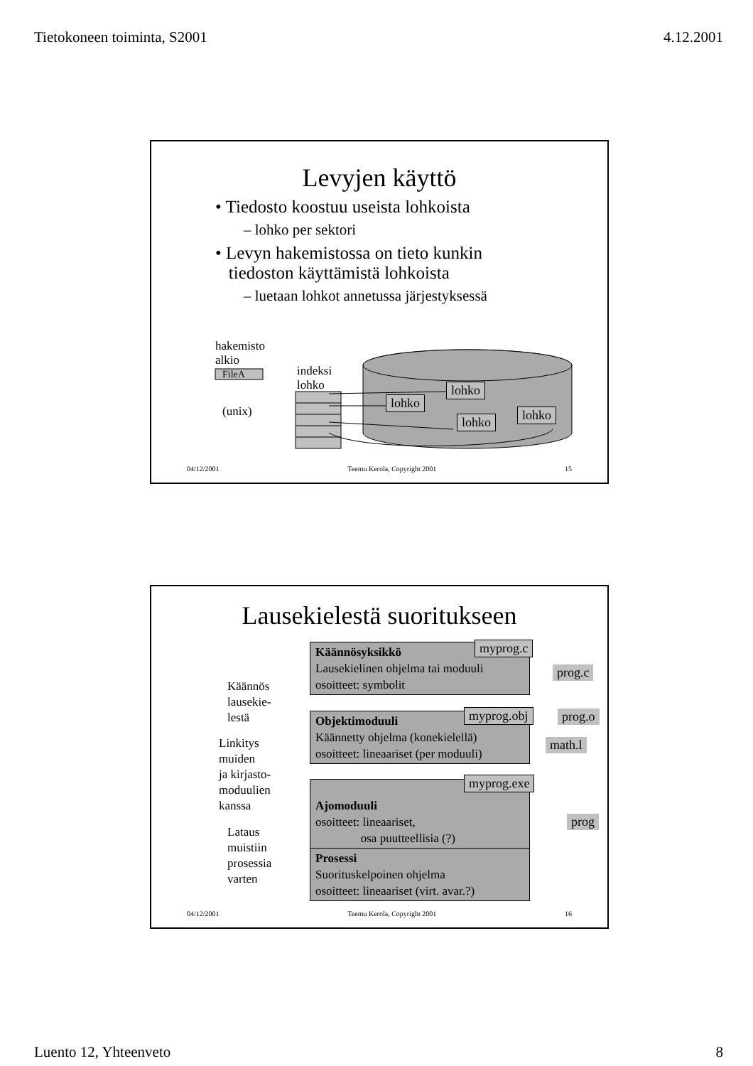Tietokoneen toiminta, S2001 4.12.2001
Levyjen käyttö
• Tiedosto koostuu useista lohkoista
– lohko per sektori
• Levyn hakemistossa on tieto kunkin
tiedoston käyttämistä lohkoista
– luetaan lohkot annetussa järjestyksessä
hakemisto
alkio
FileA
indeksi
lohko
(unix)
lohko
lohko
lohko lohko
04/12/2001 Teemu Kerola, Copyright 2001 15
Lausekielestä suoritukseen
Käännösyksikkö
Lausekielinen ohjelma tai moduuli
osoitteet: symbolit
Objektimoduuli
Käännetty ohjelma (konekielellä)
osoitteet: lineaariset (per moduuli)
Ajomoduuli
osoitteet: lineaariset,
osa puutteellisia (?)
Prosessi
Suorituskelpoinen ohjelma
osoitteet: lineaariset (virt. avar.?)
myprog.c
myprog.obj
myprog.exe
prog.c
prog.o
math.l
prog
Käännös
lausekie-
lestä
Linkitys
muiden
ja kirjasto-
moduulien
kanssa
Lataus
muistiin
prosessia
varten
04/12/2001 Teemu Kerola, Copyright 2001 16
Luento 12, Yhteenveto 8